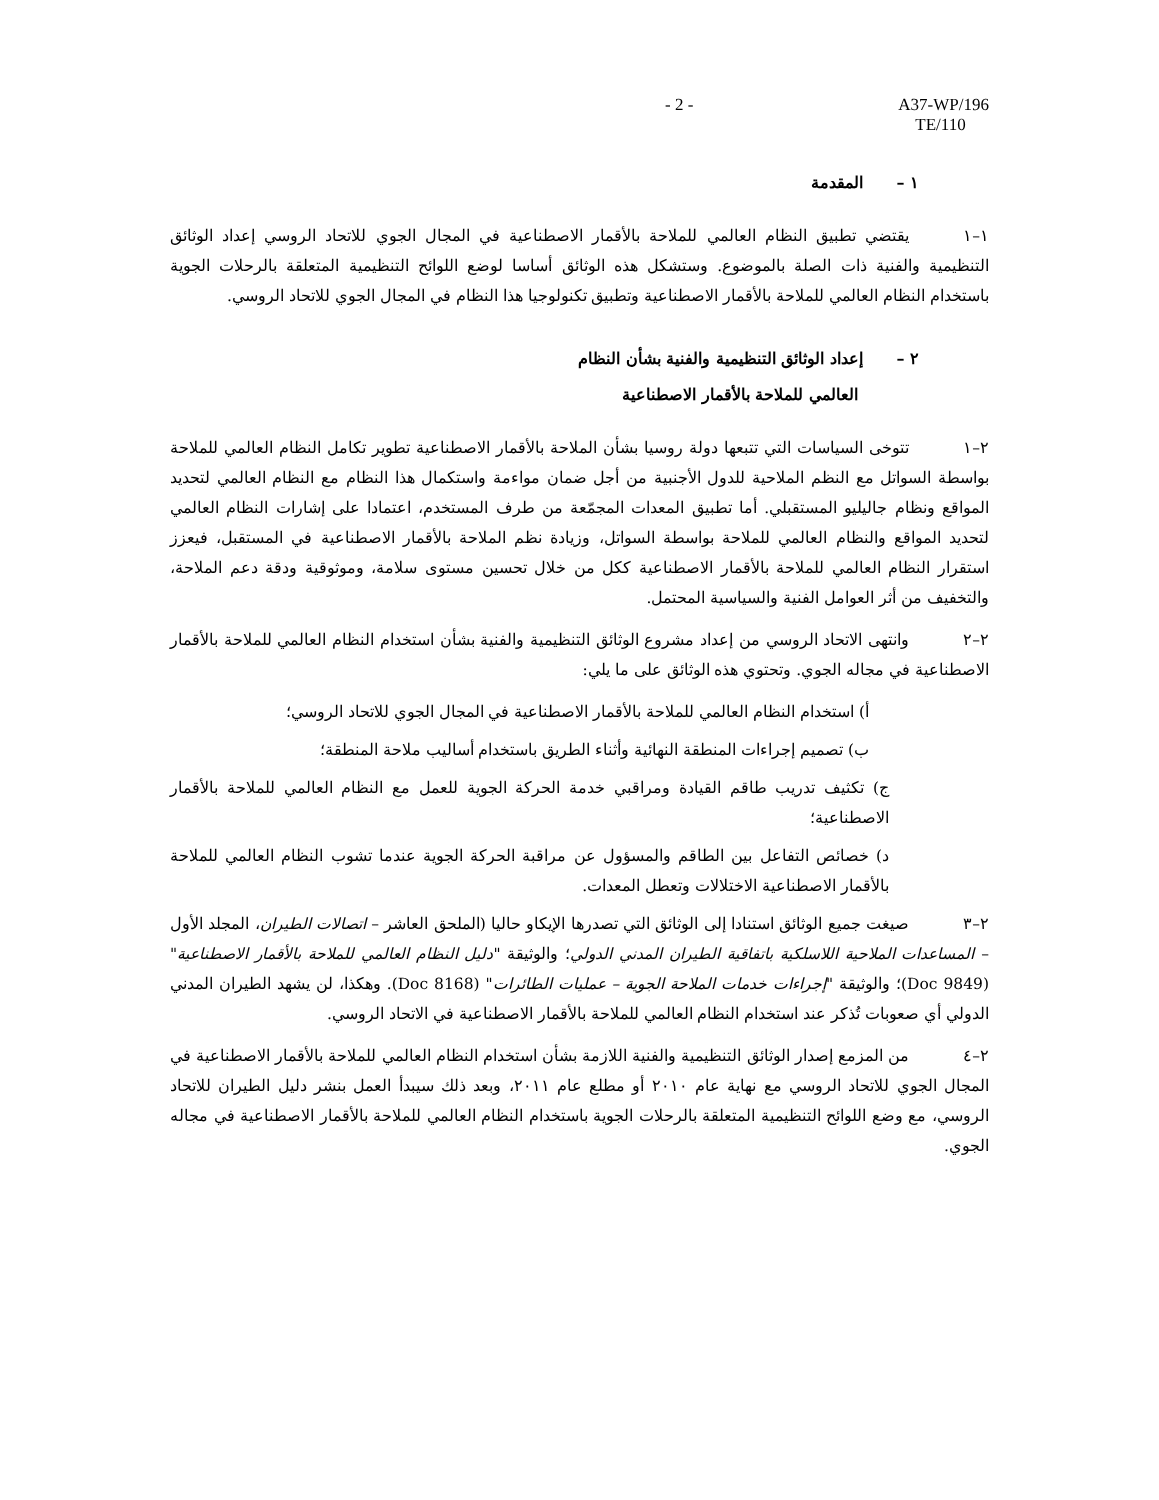- 2 - A37-WP/196
TE/110
١ – المقدمة
١–١ يقتضي تطبيق النظام العالمي للملاحة بالأقمار الاصطناعية في المجال الجوي للاتحاد الروسي إعداد الوثائق التنظيمية والفنية ذات الصلة بالموضوع. وستشكل هذه الوثائق أساسا لوضع اللوائح التنظيمية المتعلقة بالرحلات الجوية باستخدام النظام العالمي للملاحة بالأقمار الاصطناعية وتطبيق تكنولوجيا هذا النظام في المجال الجوي للاتحاد الروسي.
٢ – إعداد الوثائق التنظيمية والفنية بشأن النظام
العالمي للملاحة بالأقمار الاصطناعية
٢–١ تتوخى السياسات التي تتبعها دولة روسيا بشأن الملاحة بالأقمار الاصطناعية تطوير تكامل النظام العالمي للملاحة بواسطة السواتل مع النظم الملاحية للدول الأجنبية من أجل ضمان مواءمة واستكمال هذا النظام مع النظام العالمي لتحديد المواقع ونظام جاليليو المستقبلي. أما تطبيق المعدات المجمّعة من طرف المستخدم، اعتمادا على إشارات النظام العالمي لتحديد المواقع والنظام العالمي للملاحة بواسطة السواتل، وزيادة نظم الملاحة بالأقمار الاصطناعية في المستقبل، فيعزز استقرار النظام العالمي للملاحة بالأقمار الاصطناعية ككل من خلال تحسين مستوى سلامة، وموثوقية ودقة دعم الملاحة، والتخفيف من أثر العوامل الفنية والسياسية المحتمل.
٢–٢ وانتهى الاتحاد الروسي من إعداد مشروع الوثائق التنظيمية والفنية بشأن استخدام النظام العالمي للملاحة بالأقمار الاصطناعية في مجاله الجوي. وتحتوي هذه الوثائق على ما يلي:
أ) استخدام النظام العالمي للملاحة بالأقمار الاصطناعية في المجال الجوي للاتحاد الروسي؛
ب) تصميم إجراءات المنطقة النهائية وأثناء الطريق باستخدام أساليب ملاحة المنطقة؛
ج) تكثيف تدريب طاقم القيادة ومراقبي خدمة الحركة الجوية للعمل مع النظام العالمي للملاحة بالأقمار الاصطناعية؛
د) خصائص التفاعل بين الطاقم والمسؤول عن مراقبة الحركة الجوية عندما تشوب النظام العالمي للملاحة بالأقمار الاصطناعية الاختلالات وتعطل المعدات.
٢–٣ صيغت جميع الوثائق استنادا إلى الوثائق التي تصدرها الإيكاو حاليا (الملحق العاشر – اتصالات الطيران، المجلد الأول – المساعدات الملاحية اللاسلكية باتفاقية الطيران المدني الدولي؛ والوثيقة "دليل النظام العالمي للملاحة بالأقمار الاصطناعية" (Doc 9849)؛ والوثيقة "إجراءات خدمات الملاحة الجوية – عمليات الطائرات" (Doc 8168). وهكذا، لن يشهد الطيران المدني الدولي أي صعوبات تُذكر عند استخدام النظام العالمي للملاحة بالأقمار الاصطناعية في الاتحاد الروسي.
٢–٤ من المزمع إصدار الوثائق التنظيمية والفنية اللازمة بشأن استخدام النظام العالمي للملاحة بالأقمار الاصطناعية في المجال الجوي للاتحاد الروسي مع نهاية عام ٢٠١٠ أو مطلع عام ٢٠١١، وبعد ذلك سيبدأ العمل بنشر دليل الطيران للاتحاد الروسي، مع وضع اللوائح التنظيمية المتعلقة بالرحلات الجوية باستخدام النظام العالمي للملاحة بالأقمار الاصطناعية في مجاله الجوي.